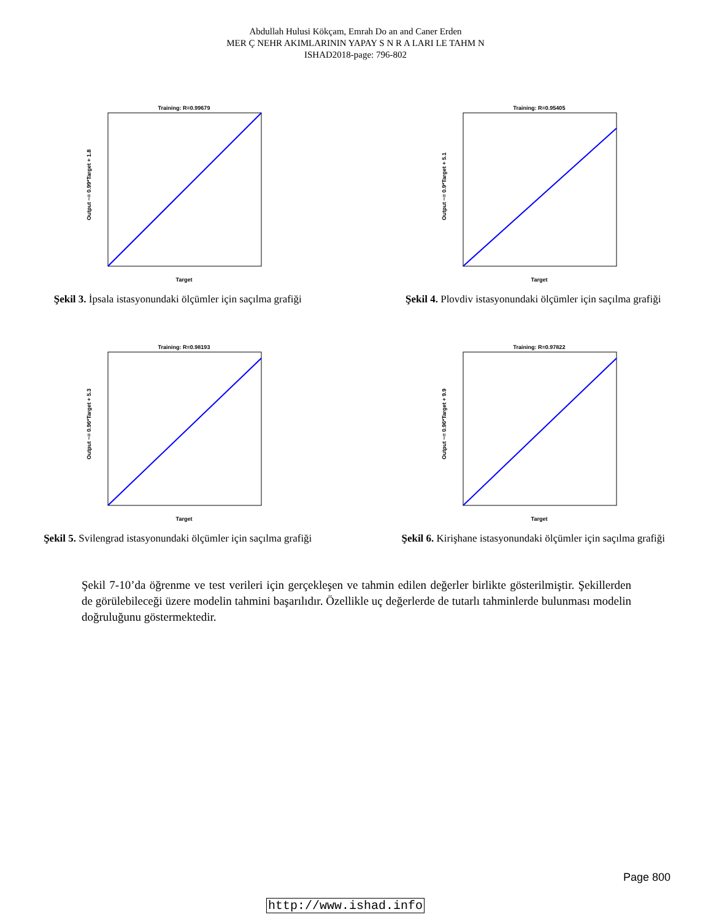Abdullah Hulusi Kökçam, Emrah Do an and Caner Erden
MER Ç NEHR AKIMLARININ YAPAY S N R A LARI LE TAHM N
ISHAD2018-page: 796-802
Training: R=0.99679
Target
Output ~= 0.99*Target + 1.8
Şekil 3. İpsala istasyonundaki ölçümler için saçılma grafiği
Training: R=0.95405
Target
Output ~= 0.9*Target + 5.1
Şekil 4. Plovdiv istasyonundaki ölçümler için saçılma grafiği
Training: R=0.98193
Target
Output ~= 0.96*Target + 5.3
Şekil 5. Svilengrad istasyonundaki ölçümler için saçılma grafiği
Training: R=0.97822
Target
Output ~= 0.96*Target + 9.9
Şekil 6. Kirişhane istasyonundaki ölçümler için saçılma grafiği
Şekil 7-10’da öğrenme ve test verileri için gerçekleşen ve tahmin edilen değerler birlikte gösterilmiştir. Şekillerden de görülebileceği üzere modelin tahmini başarılıdır. Özellikle uç değerlerde de tutarlı tahminlerde bulunması modelin doğruluğunu göstermektedir.
Page 800
http://www.ishad.info